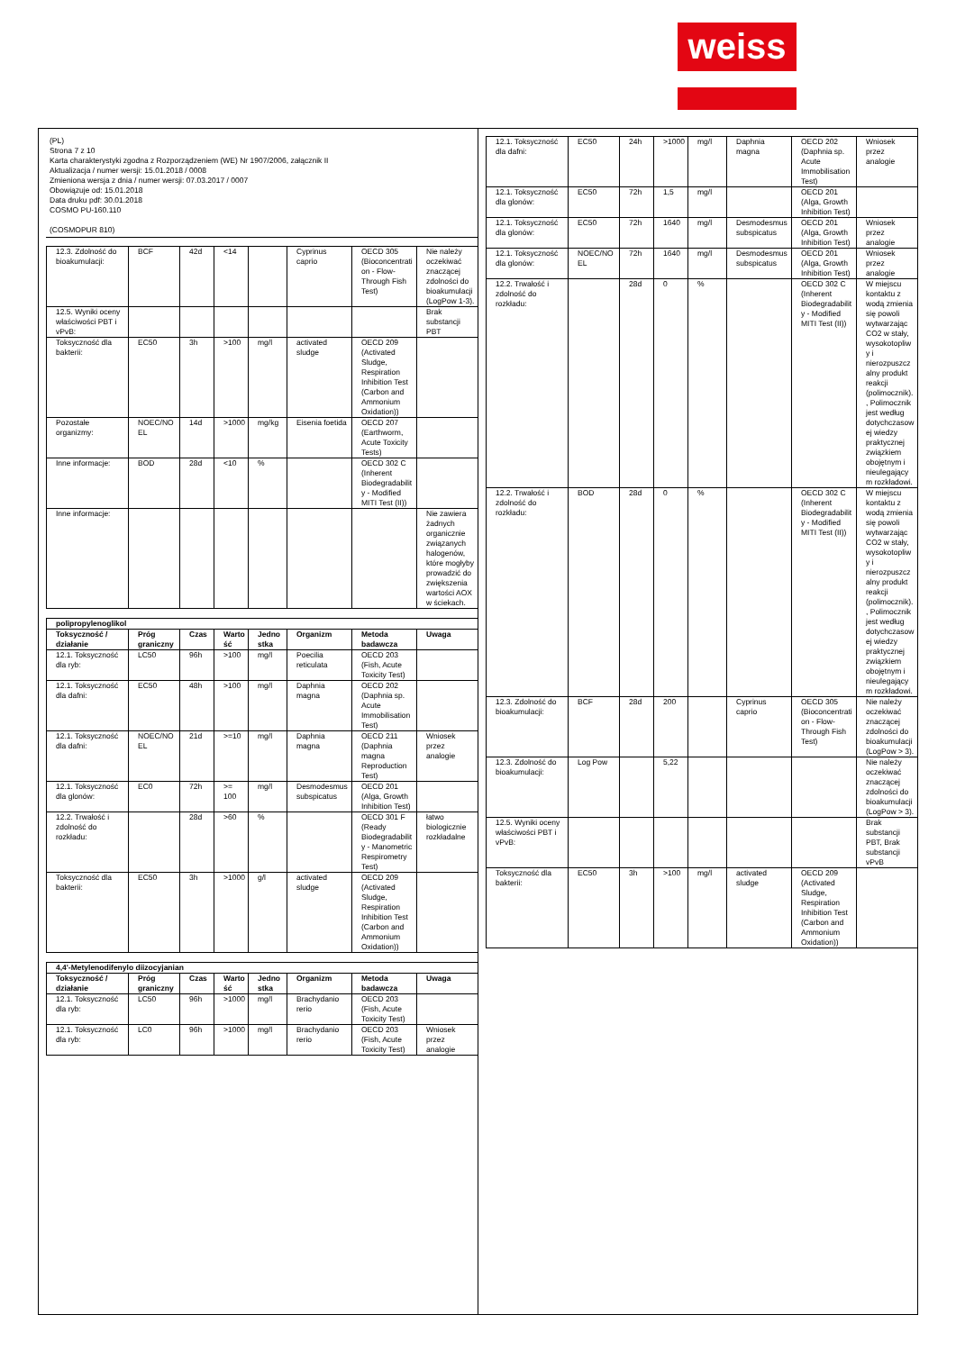weiss
(PL)
Strona 7 z 10
Karta charakterystyki zgodna z Rozporządzeniem (WE) Nr 1907/2006, załącznik II
Aktualizacja / numer wersji: 15.01.2018 / 0008
Zmieniona wersja z dnia / numer wersji: 07.03.2017 / 0007
Obowiązuje od: 15.01.2018
Data druku pdf: 30.01.2018
COSMO PU-160.110
(COSMOPUR 810)
| 12.3. Zdolność do bioakumulacji: | BCF | 42d | <14 | | Cyprinus caprio | OECD 305 (Bioconcentration - Flow-Through Fish Test) | Nie należy oczekiwać znaczącej zdolności do bioakumulacji (LogPow 1-3). |
| 12.5. Wyniki oceny właściwości PBT i vPvB: | | | | | | | Brak substancji PBT |
| Toksyczność dla bakterii: | EC50 | 3h | >100 | mg/l | activated sludge | OECD 209 (Activated Sludge, Respiration Inhibition Test (Carbon and Ammonium Oxidation)) | |
| Pozostałe organizmy: | NOEC/NOEL | 14d | >1000 | mg/kg | Eisenia foetida | OECD 207 (Earthworm, Acute Toxicity Tests) | |
| Inne informacje: | BOD | 28d | <10 | % | | OECD 302 C (Inherent Biodegradability - Modified MITI Test (II)) | |
| Inne informacje: | | | | | | | Nie zawiera żadnych organicznie związanych halogenów, które mogłyby prowadzić do zwiększenia wartości AOX w ściekach. |
| polipropylenoglikol | | | | | | | |
| --- | --- | --- | --- | --- | --- | --- | --- |
| Toksyczność / działanie | Próg graniczny | Czas | Wartość | Jednostka | Organizm | Metoda badawcza | Uwaga |
| 12.1. Toksyczność dla ryb: | LC50 | 96h | >100 | mg/l | Poecilia reticulata | OECD 203 (Fish, Acute Toxicity Test) | |
| 12.1. Toksyczność dla dafni: | EC50 | 48h | >100 | mg/l | Daphnia magna | OECD 202 (Daphnia sp. Acute Immobilisation Test) | |
| 12.1. Toksyczność dla dafni: | NOEC/NOEL | 21d | >=10 | mg/l | Daphnia magna | OECD 211 (Daphnia magna Reproduction Test) | Wniosek przez analogie |
| 12.1. Toksyczność dla glonów: | EC0 | 72h | >= 100 | mg/l | Desmodesmus subspicatus | OECD 201 (Alga, Growth Inhibition Test) | |
| 12.2. Trwałość i zdolność do rozkładu: | | 28d | >60 | % | | OECD 301 F (Ready Biodegradability - Manometric Respirometry Test) | łatwo biologicznie rozkładalne |
| Toksyczność dla bakterii: | EC50 | 3h | >1000 | g/l | activated sludge | OECD 209 (Activated Sludge, Respiration Inhibition Test (Carbon and Ammonium Oxidation)) | |
| 4,4'-Metylenodifenylo diizocyjanian | | | | | | | |
| --- | --- | --- | --- | --- | --- | --- | --- |
| Toksyczność / działanie | Próg graniczny | Czas | Wartość | Jednostka | Organizm | Metoda badawcza | Uwaga |
| 12.1. Toksyczność dla ryb: | LC50 | 96h | >1000 | mg/l | Brachydanio rerio | OECD 203 (Fish, Acute Toxicity Test) | |
| 12.1. Toksyczność dla ryb: | LC0 | 96h | >1000 | mg/l | Brachydanio rerio | OECD 203 (Fish, Acute Toxicity Test) | Wniosek przez analogie |
| 12.1. Toksyczność dla dafni: | EC50 | 24h | >1000 | mg/l | Daphnia magna | OECD 202 (Daphnia sp. Acute Immobilisation Test) | Wniosek przez analogie |
| 12.1. Toksyczność dla glonów: | EC50 | 72h | 1,5 | mg/l | | OECD 201 (Alga, Growth Inhibition Test) | |
| 12.1. Toksyczność dla glonów: | EC50 | 72h | 1640 | mg/l | Desmodesmus subspicatus | OECD 201 (Alga, Growth Inhibition Test) | Wniosek przez analogie |
| 12.1. Toksyczność dla glonów: | NOEC/NOEL | 72h | 1640 | mg/l | Desmodesmus subspicatus | OECD 201 (Alga, Growth Inhibition Test) | Wniosek przez analogie |
| 12.2. Trwałość i zdolność do rozkładu: | | 28d | 0 | % | | OECD 302 C (Inherent Biodegradability - Modified MITI Test (II)) | W miejscu kontaktu z wodą zmienia się powoli wytwarzając CO2 w stały, wysokotopliwy i nierozpuszczalny produkt reakcji (polimocznik)., Polimocznik jest według dotychczasowej wiedzy praktycznej związkiem obojętnym i nieulegającym rozkładowi. |
| 12.2. Trwałość i zdolność do rozkładu: | BOD | 28d | 0 | % | | OECD 302 C (Inherent Biodegradability - Modified MITI Test (II)) | W miejscu kontaktu z wodą zmienia się powoli wytwarzając CO2 w stały, wysokotopliwy i nierozpuszczalny produkt reakcji (polimocznik)., Polimocznik jest według dotychczasowej wiedzy praktycznej związkiem obojętnym i nieulegającym rozkładowi. |
| 12.3. Zdolność do bioakumulacji: | BCF | 28d | 200 | | Cyprinus caprio | OECD 305 (Bioconcentration - Flow-Through Fish Test) | Nie należy oczekiwać znaczącej zdolności do bioakumulacji (LogPow > 3). |
| 12.3. Zdolność do bioakumulacji: | Log Pow | | 5,22 | | | | Nie należy oczekiwać znaczącej zdolności do bioakumulacji (LogPow > 3). |
| 12.5. Wyniki oceny właściwości PBT i vPvB: | | | | | | | Brak substancji PBT, Brak substancji vPvB |
| Toksyczność dla bakterii: | EC50 | 3h | >100 | mg/l | activated sludge | OECD 209 (Activated Sludge, Respiration Inhibition Test (Carbon and Ammonium Oxidation)) | |